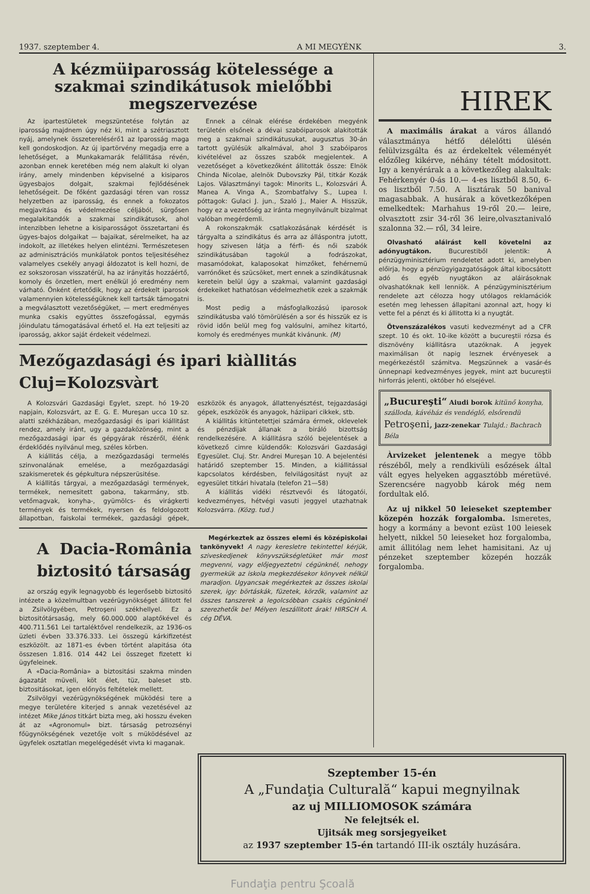1937. szeptember 4. A MI MEGYÉNK 3.
A kézmüiparosság kötelessége a szakmai szindikátusok mielőbbi megszervezése
Az ipartestületek megszüntetése folytán az iparosság majdnem úgy néz ki, mint a szétriasztott nyáj, amelynek összeterelésérő1 az Iparosság maga kell gondoskodjon. Az új ipartörvény megadja erre a lehetőséget, a Munkakamarák felállitása révén, azonban ennek keretében még nem alakult ki olyan irány, amely mindenben képviselné a kisiparos ügyesbajos dolgait, szakmai fejlődésének lehetőségeit. De főként gazdasági téren van rossz helyzetben az iparosság, és ennek a fokozatos megjavitása és védelmezése céljából, sürgősen megalakitandók a szakmai szindikátusok, ahol intenzibben lehetne a kisiparosságot összetartani és ügyes-bajos dolgaikat — bajaikat, sérelmeiket, ha az indokolt, az illetékes helyen elintézni. Természetesen az adminisztrációs munkálatok pontos teljesitéséhez valamelyes csekély anyagi áldozatot is kell hozni, de ez sokszorosan visszatérül, ha az irányitás hozzáértő, komoly és önzetlen, mert enélkül jó eredmény nem várható. Önként értetődik, hogy az érdekelt iparosok valamennyien kötelességüknek kell tartsák támogatni a megválasztott vezetőségüket, — mert eredményes munka csakis együttes összefogással, egymás jóindulatu támogatásával érhető el. Ha ezt teljesiti az iparosság, akkor saját érdekeit védelmezi.
Ennek a célnak elérése érdekében megyénk területén elsőnek a dévai szabóiparosok alakitották meg a szakmai szindikátusukat, augusztus 30-án tartott gyülésük alkalmával, ahol 3 szabóiparos kivételével az összes szabók megjelentek. A vezetőséget a következőként állitották össze: Elnök Chinda Nicolae, alelnök Dubovszky Pál, titkár Kozák Lajos. Választmányi tagok: Minorits L., Kolozsvári Á. Manea A. Vinga A., Szombatfalvy S., Lupea I. póttagok: Gulaci J. jun., Szaló J., Maier A. Hisszük, hogy ez a vezetőség az iránta megnyilvánult bizalmat valóban megérdemli.
A rokonszakmák csatlakozásának kérdését is tárgyalta a szindikátus és arra az álláspontra jutott, hogy szivesen látja a férfi- és női szabók szindikátusában tagokúl a fodrászokat, masamódokat, kalaposokat himzőket, fehérnemü varrónőket és szücsöket, mert ennek a szindikátusnak keretein belül úgy a szakmai, valamint gazdasági érdekeiket hathatósan védelmezhetik ezek a szakmák is.
Most pedig a másfoglalkozású iparosok szindikátusba való tömörülésén a sor és hisszük ez is rövid időn belül meg fog valósulni, amihez kitartó, komoly és eredményes munkát kivánunk. (M)
Mezőgazdasági és ipari kiàllitás Cluj=Kolozsvàrt
A Kolozsvári Gazdasági Egylet, szept. hó 19-20 napjain, Kolozsvárt, az E. G. E. Mureşan ucca 10 sz. alatti székházában, mezőgazdasági és ipari kiállitást rendez, amely iránt, ugy a gazdaközönség, mint a mezőgazdasági ipar és gépgyárak részéről, élénk érdeklődés nyilvánul meg, széles körben.
A kiállitás célja, a mezőgazdasági termelés szinvonalának emelése, a mezőgazdasági szakismeretek és gépkultura népszerüsitése.
A kiállitás tárgyai, a mezőgazdasági termények, termékek, nemesitett gabona, takarmány, stb. vetőmagvak, konyha-, gyümölcs- és virágkerti termények és termékek, nyersen és feldolgozott állapotban, faiskolai termékek, gazdasági gépek, eszközök és anyagok, állattenyésztést, tejgazdasági gépek, eszközök és anyagok, háziipari cikkek, stb.
A kiállitás kitüntetettjei számára érmek, oklevelek és pénzdijak állanak a biráló bizottság rendelkezésére. A kiállitásra szóló bejelentések a következő cimre küldendők: Kolozsvári Gazdasági Egyesület. Cluj. Str. Andrei Mureşan 10. A bejelentési határidő szeptember 15. Minden, a kiállitással kapcsolatos kérdésben, felvilágositást nyujt az egyesület titkári hivatala (telefon 21—58)
A kiállitás vidéki résztvevői és látogatói, kedvezményes, hétvégi vasuti jeggyel utazhatnak Kolozsvárra. (Közg. tud.)
A Dacia-România biztositó társaság
az ország egyik legnagyobb és legerősebb biztositó intézete a közelmultban vezérügynökséget állitott fel a Zsilvölgyében, Petroşeni székhellyel. Ez a biztositótársaság, mely 60.000.000 alaptőkével és 400.711.561 Lei tartaléktővel rendelkezik, az 1936-os üzleti évben 33.376.333. Lei összegü kárkifizetést eszközölt. az 1871-es évben történt alapitása óta összesen 1.816. 014 442 Lei összeget fizetett ki ügyfeleinek.
A «Dacia-România» a biztositási szakma minden ágazatát müveli, köt élet, tüz, baleset stb. biztositásokat, igen előnyös feltételek mellett.
Zsilvölgyi vezérügynökségének müködési tere a megye területére kiterjed s annak vezetésével az intézet Mike János titkárt bizta meg, aki hosszu éveken át az «Agronomul» bizt. társaság petrozsényi főügynökségének vezetője volt s müködésével az ügyfelek osztatlan megelégedését vivta ki maganak.
Megérkeztek az összes elemi és középiskolai tankönyvek! A nagy keresletre tekintettel kérjük, sziveskedjenek könyvszükségletüket már most megvenni, vagy előjegyeztetni cégünknél, nehogy gyermekük az iskola megkezdésekor könyvek nélkül maradjon. Ugyancsak megérkeztek az összes iskolai szerek, igy: börtáskák, füzetek, körzők, valamint az összes tanszerek a legolcsóbban csakis cégünknél szerezhetők be! Mélyen leszállitott árak! HIRSCH A. cég DÉVA.
HIREK
A maximális árakat a város állandó választmánya hétfő délelőtti ülésén felülvizsgálta és az érdekeltek véleményét előzőleg kikérve, néhány tételt módositott. Igy a kenyérárak a a következőleg alakultak: Fehérkenyér 0-ás 10.— 4-es lisztből 8.50, 6-os lisztből 7.50. A lisztárak 50 banival magasabbak. A husárak a következőképen emelkedtek: Marhahus 19-ről 20.— leire, olvasztott zsir 34-ről 36 leire,olvasztanivaló szalonna 32.— ről, 34 leire.
Olvasható aláirást kell követelni az adónyugtákon. Bucurestiből jelentik: A pénzügyminisztérium rendeletet adott ki, amelyben előirja, hogy a pénzügyigazgatóságok által kibocsátott adó és egyéb nyugtákon az aláirásoknak olvashatóknak kell lenniök. A pénzügyminisztérium rendelete azt célozza hogy utólagos reklamációk esetén meg lehessen állapitani azonnal azt, hogy ki vette fel a pénzt és ki állitotta ki a nyugtát.
Ötvenszázalékos vasuti kedvezményt ad a CFR szept. 10 és okt. 10-ike között a bucureştii rózsa és disznövény kiállitásra utazóknak. A jegyek maximálisan öt napig lesznek érvényesek a megérkezéstől számitva. Megszünnek a vasár-és ünnepnapi kedvezményes jegyek, mint azt bucureştii hirforrás jelenti, október hó elsejével.
„Bucureşti“ Aiudi borok kitünő konyha,
szálloda, kávéház és vendéglő, elsőrendü
Petroşeni, jazz-zenekar Tulajd.: Bachrach Béla
Àrvizeket jelentenek a megye több részéből, mely a rendkivüli esőzések által vált egyes helyeken aggasztóbb méretüvé. Szerencsére nagyobb károk még nem fordultak elő.
Az uj nikkel 50 leieseket szeptember közepén hozzák forgalomba. Ismeretes, hogy a kormány a bevont ezüst 100 leiesek helyett, nikkel 50 leieseket hoz forgalomba, amit állitólag nem lehet hamisitani. Az uj pénzeket szeptember közepén hozzák forgalomba.
Szeptember 15-én
A „Fundaţia Culturală“ kapui megnyilnak
az uj MILLIOMOSOK számára
Ne felejtsék el.
Ujitsák meg sorsjegyeiket
az 1937 szeptember 15-én tartandó III-ik osztály huzására.
Fundaţia pentru Şcoală